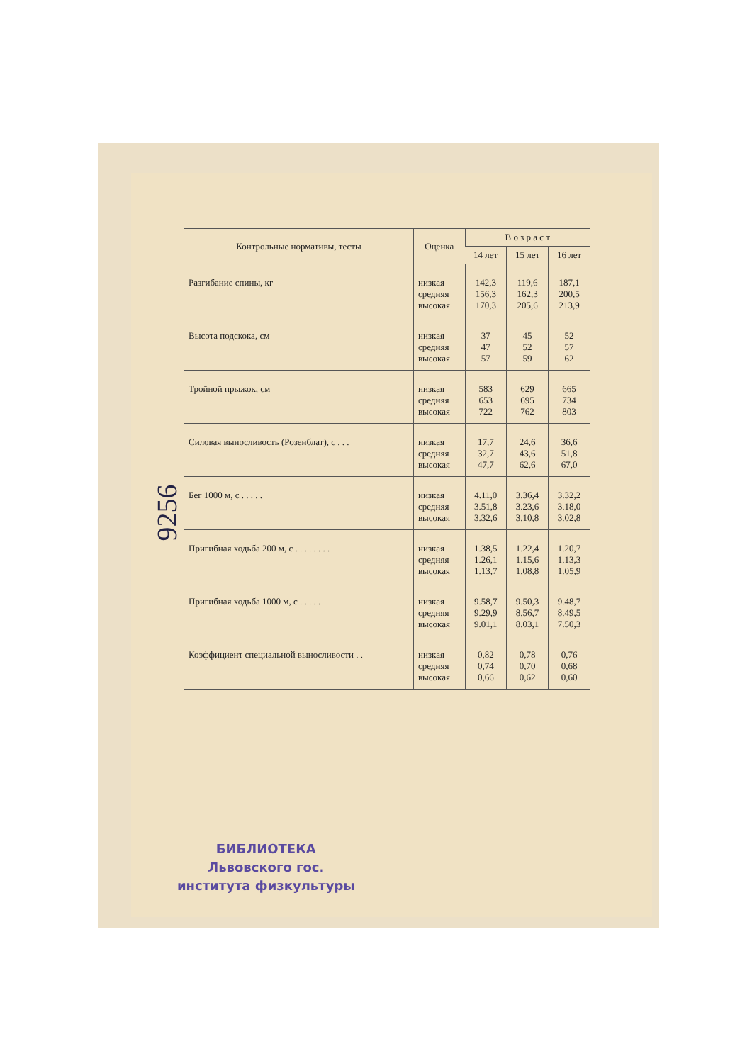9256
| Контрольные нормативы, тесты | Оценка | В о з р а с т | | |
| --- | --- | --- | --- | --- |
| | | 14 лет | 15 лет | 16 лет |
| Разгибание спины, кг | низкая средняя высокая | 142,3 156,3 170,3 | 119,6 162,3 205,6 | 187,1 200,5 213,9 |
| Высота подскока, см | низкая средняя высокая | 37 47 57 | 45 52 59 | 52 57 62 |
| Тройной прыжок, см | низкая средняя высокая | 583 653 722 | 629 695 762 | 665 734 803 |
| Силовая выносливость (Розенблат), с . . . | низкая средняя высокая | 17,7 32,7 47,7 | 24,6 43,6 62,6 | 36,6 51,8 67,0 |
| Бег 1000 м, с . . . . . | низкая средняя высокая | 4.11,0 3.51,8 3.32,6 | 3.36,4 3.23,6 3.10,8 | 3.32,2 3.18,0 3.02,8 |
| Пригибная ходьба 200 м, с . . . . . . . . | низкая средняя высокая | 1.38,5 1.26,1 1.13,7 | 1.22,4 1.15,6 1.08,8 | 1.20,7 1.13,3 1.05,9 |
| Пригибная ходьба 1000 м, с . . . . . | низкая средняя высокая | 9.58,7 9.29,9 9.01,1 | 9.50,3 8.56,7 8.03,1 | 9.48,7 8.49,5 7.50,3 |
| Коэффициент специальной выносливости . . | низкая средняя высокая | 0,82 0,74 0,66 | 0,78 0,70 0,62 | 0,76 0,68 0,60 |
БИБЛИОТЕКА
Львовского гос.
института физкультуры